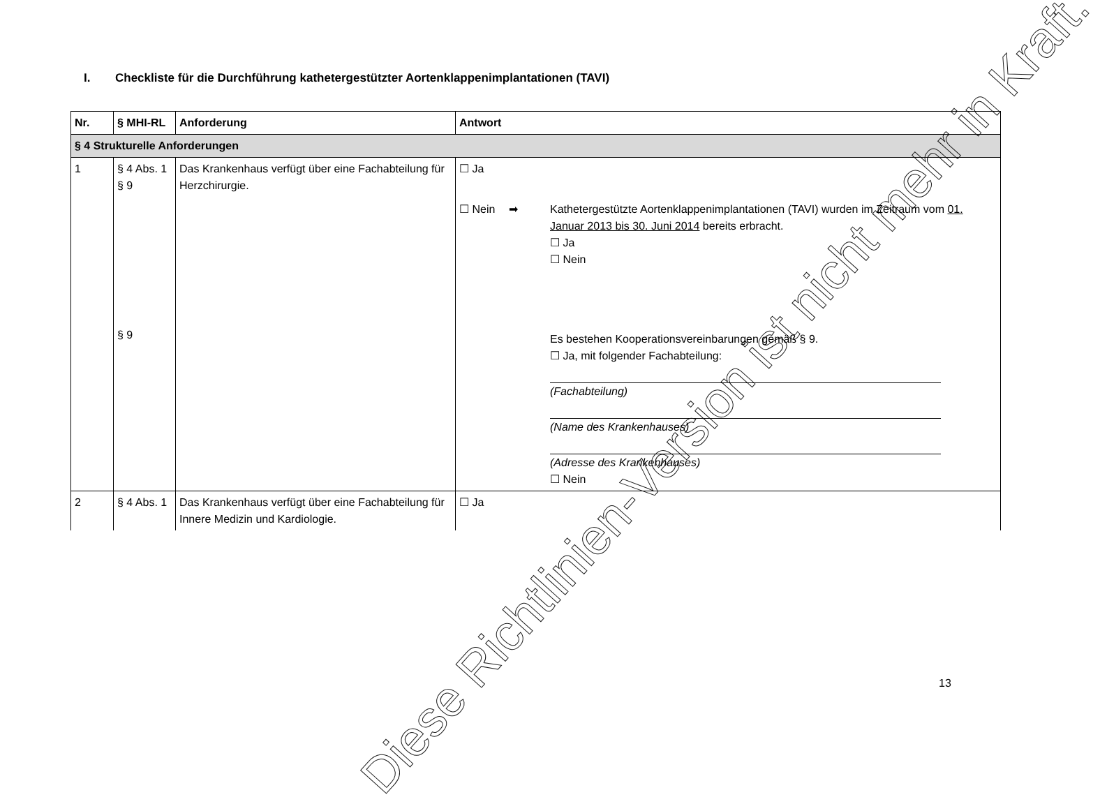I. Checkliste für die Durchführung kathetergestützter Aortenklappenimplantationen (TAVI)
| Nr. | § MHI-RL | Anforderung | Antwort |
| --- | --- | --- | --- |
| § 4 Strukturelle Anforderungen | | | |
| 1 | § 4 Abs. 1 § 9 § 9 | Das Krankenhaus verfügt über eine Fachabteilung für Herzchirurgie. | ☐ Ja ☐ Nein ➡ Kathetergestützte Aortenklappenimplantationen (TAVI) wurden im Zeitraum vom 01. Januar 2013 bis 30. Juni 2014 bereits erbracht. ☐ Ja ☐ Nein Es bestehen Kooperationsvereinbarungen gemäß § 9. ☐ Ja, mit folgender Fachabteilung: (Fachabteilung) (Name des Krankenhauses) (Adresse des Krankenhauses) ☐ Nein |
| 2 | § 4 Abs. 1 | Das Krankenhaus verfügt über eine Fachabteilung für Innere Medizin und Kardiologie. | ☐ Ja |
Diese Richtlinien-Version ist nicht mehr in Kraft.
13